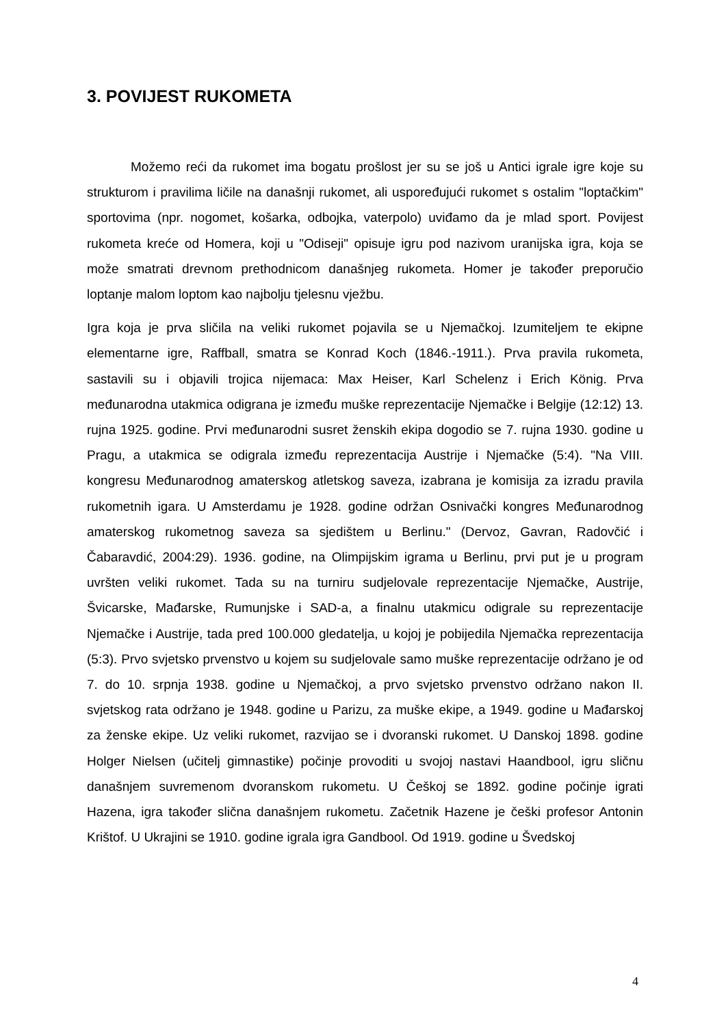3. POVIJEST RUKOMETA
Možemo reći da rukomet ima bogatu prošlost jer su se još u Antici igrale igre koje su strukturom i pravilima ličile na današnji rukomet, ali uspoređujući rukomet s ostalim "loptačkim" sportovima (npr. nogomet, košarka, odbojka, vaterpolo) uviđamo da je mlad sport. Povijest rukometa kreće od Homera, koji u "Odiseji" opisuje igru pod nazivom uranijska igra, koja se može smatrati drevnom prethodnicom današnjeg rukometa. Homer je također preporučio loptanje malom loptom kao najbolju tjelesnu vježbu.
Igra koja je prva sličila na veliki rukomet pojavila se u Njemačkoj. Izumiteljem te ekipne elementarne igre, Raffball, smatra se Konrad Koch (1846.-1911.). Prva pravila rukometa, sastavili su i objavili trojica nijemaca: Max Heiser, Karl Schelenz i Erich König. Prva međunarodna utakmica odigrana je između muške reprezentacije Njemačke i Belgije (12:12) 13. rujna 1925. godine. Prvi međunarodni susret ženskih ekipa dogodio se 7. rujna 1930. godine u Pragu, a utakmica se odigrala između reprezentacija Austrije i Njemačke (5:4). "Na VIII. kongresu Međunarodnog amaterskog atletskog saveza, izabrana je komisija za izradu pravila rukometnih igara. U Amsterdamu je 1928. godine održan Osnivački kongres Međunarodnog amaterskog rukometnog saveza sa sjedištem u Berlinu." (Dervoz, Gavran, Radovčić i Čabaravdić, 2004:29). 1936. godine, na Olimpijskim igrama u Berlinu, prvi put je u program uvršten veliki rukomet. Tada su na turniru sudjelovale reprezentacije Njemačke, Austrije, Švicarske, Mađarske, Rumunjske i SAD-a, a finalnu utakmicu odigrale su reprezentacije Njemačke i Austrije, tada pred 100.000 gledatelja, u kojoj je pobijedila Njemačka reprezentacija (5:3). Prvo svjetsko prvenstvo u kojem su sudjelovale samo muške reprezentacije održano je od 7. do 10. srpnja 1938. godine u Njemačkoj, a prvo svjetsko prvenstvo održano nakon II. svjetskog rata održano je 1948. godine u Parizu, za muške ekipe, a 1949. godine u Mađarskoj za ženske ekipe. Uz veliki rukomet, razvijao se i dvoranski rukomet. U Danskoj 1898. godine Holger Nielsen (učitelj gimnastike) počinje provoditi u svojoj nastavi Haandbool, igru sličnu današnjem suvremenom dvoranskom rukometu. U Češkoj se 1892. godine počinje igrati Hazena, igra također slična današnjem rukometu. Začetnik Hazene je češki profesor Antonin Krištof. U Ukrajini se 1910. godine igrala igra Gandbool. Od 1919. godine u Švedskoj
4